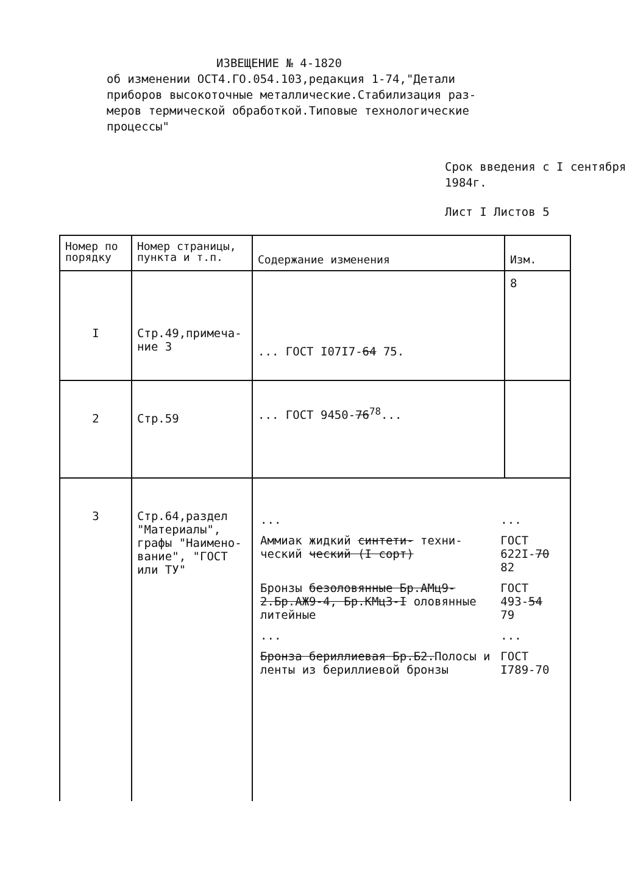ИЗВЕЩЕНИЕ № 4-1820
об изменении ОСТ4.ГО.054.103,редакция 1-74,"Детали
приборов высокоточные металлические.Стабилизация раз-
меров термической обработкой.Типовые технологические
процессы"
Срок введения с I сентября 1984г.
Лист I Листов 5
| Номер по порядку | Номер страницы, пункта и т.п. | Содержание изменения | Изм. |
| --- | --- | --- | --- |
| I | Стр.49,примеча- ние 3 | ... ГОСТ I07I7- 64 75. | 8 |
| 2 | Стр.59 | ... ГОСТ 9450- 76<sup>78</sup>... | |
| 3 | Стр.64,раздел "Материалы", графы "Наимено-вание", "ГОСТ или ТУ" | / ... / ... / / Аммиак жидкий синтети- техни-ческий ческий (I сорт) / ГОСТ 622I- 70 82 / / Бронзы безоловянные Бр.АМц9-2.Бр.АЖ9-4, Бр.КМц3-I оловянные литейные / ГОСТ 493- 54 79 / / ... / ... / / Бронза бериллиевая Бр.Б2. Полосы и ленты из бериллиевой бронзы / ГОСТ I789-70 / | |